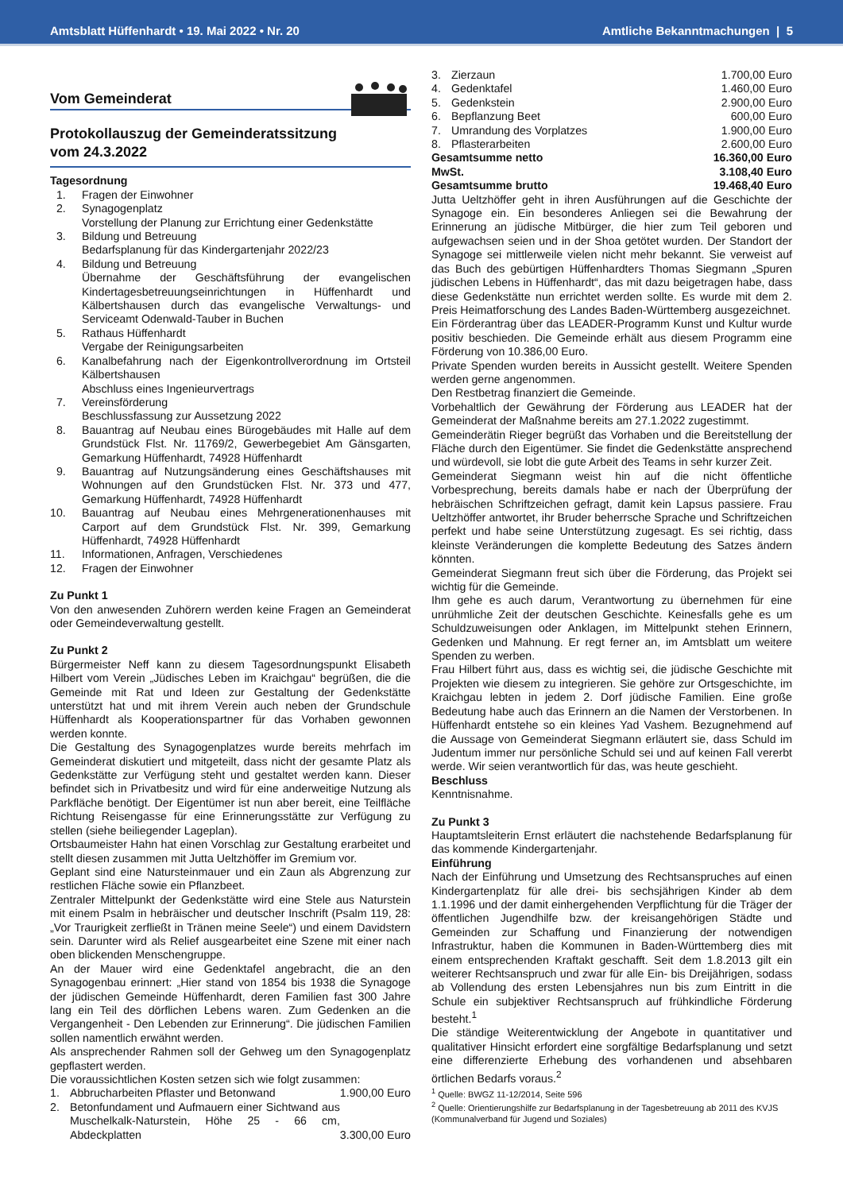Amtsblatt Hüffenhardt • 19. Mai 2022 • Nr. 20 Amtliche Bekanntmachungen | 5
Vom Gemeinderat
Protokollauszug der Gemeinderatssitzung
vom 24.3.2022
Tagesordnung
| 1. | Fragen der Einwohner |
| 2. | Synagogenplatz Vorstellung der Planung zur Errichtung einer Gedenkstätte |
| 3. | Bildung und Betreuung Bedarfsplanung für das Kindergartenjahr 2022/23 |
| 4. | Bildung und Betreuung Übernahme der Geschäftsführung der evangelischen Kindertagesbetreuungseinrichtungen in Hüffenhardt und Kälbertshausen durch das evangelische Verwaltungs- und Serviceamt Odenwald-Tauber in Buchen |
| 5. | Rathaus Hüffenhardt Vergabe der Reinigungsarbeiten |
| 6. | Kanalbefahrung nach der Eigenkontrollverordnung im Ortsteil Kälbertshausen Abschluss eines Ingenieurvertrags |
| 7. | Vereinsförderung Beschlussfassung zur Aussetzung 2022 |
| 8. | Bauantrag auf Neubau eines Bürogebäudes mit Halle auf dem Grundstück Flst. Nr. 11769/2, Gewerbegebiet Am Gänsgarten, Gemarkung Hüffenhardt, 74928 Hüffenhardt |
| 9. | Bauantrag auf Nutzungsänderung eines Geschäftshauses mit Wohnungen auf den Grundstücken Flst. Nr. 373 und 477, Gemarkung Hüffenhardt, 74928 Hüffenhardt |
| 10. | Bauantrag auf Neubau eines Mehrgenerationenhauses mit Carport auf dem Grundstück Flst. Nr. 399, Gemarkung Hüffenhardt, 74928 Hüffenhardt |
| 11. | Informationen, Anfragen, Verschiedenes |
| 12. | Fragen der Einwohner |
Zu Punkt 1
Von den anwesenden Zuhörern werden keine Fragen an Gemeinderat oder Gemeindeverwaltung gestellt.
Zu Punkt 2
Bürgermeister Neff kann zu diesem Tagesordnungspunkt Elisabeth Hilbert vom Verein „Jüdisches Leben im Kraichgau“ begrüßen, die die Gemeinde mit Rat und Ideen zur Gestaltung der Gedenkstätte unterstützt hat und mit ihrem Verein auch neben der Grundschule Hüffenhardt als Kooperationspartner für das Vorhaben gewonnen werden konnte.
Die Gestaltung des Synagogenplatzes wurde bereits mehrfach im Gemeinderat diskutiert und mitgeteilt, dass nicht der gesamte Platz als Gedenkstätte zur Verfügung steht und gestaltet werden kann. Dieser befindet sich in Privatbesitz und wird für eine anderweitige Nutzung als Parkfläche benötigt. Der Eigentümer ist nun aber bereit, eine Teilfläche Richtung Reisengasse für eine Erinnerungsstätte zur Verfügung zu stellen (siehe beiliegender Lageplan).
Ortsbaumeister Hahn hat einen Vorschlag zur Gestaltung erarbeitet und stellt diesen zusammen mit Jutta Ueltzhöffer im Gremium vor.
Geplant sind eine Natursteinmauer und ein Zaun als Abgrenzung zur restlichen Fläche sowie ein Pflanzbeet.
Zentraler Mittelpunkt der Gedenkstätte wird eine Stele aus Naturstein mit einem Psalm in hebräischer und deutscher Inschrift (Psalm 119, 28: „Vor Traurigkeit zerfließt in Tränen meine Seele“) und einem Davidstern sein. Darunter wird als Relief ausgearbeitet eine Szene mit einer nach oben blickenden Menschengruppe.
An der Mauer wird eine Gedenktafel angebracht, die an den Synagogenbau erinnert: „Hier stand von 1854 bis 1938 die Synagoge der jüdischen Gemeinde Hüffenhardt, deren Familien fast 300 Jahre lang ein Teil des dörflichen Lebens waren. Zum Gedenken an die Vergangenheit - Den Lebenden zur Erinnerung“. Die jüdischen Familien sollen namentlich erwähnt werden.
Als ansprechender Rahmen soll der Gehweg um den Synagogenplatz gepflastert werden.
Die voraussichtlichen Kosten setzen sich wie folgt zusammen:
| 1. | Abbrucharbeiten Pflaster und Betonwand | 1.900,00 Euro |
| 2. | Betonfundament und Aufmauern einer Sichtwand aus Muschelkalk-Naturstein, Höhe 25 - 66 cm, Abdeckplatten | 3.300,00 Euro |
| 3. | Zierzaun | 1.700,00 Euro |
| 4. | Gedenktafel | 1.460,00 Euro |
| 5. | Gedenkstein | 2.900,00 Euro |
| 6. | Bepflanzung Beet | 600,00 Euro |
| 7. | Umrandung des Vorplatzes | 1.900,00 Euro |
| 8. | Pflasterarbeiten | 2.600,00 Euro |
| Gesamtsumme netto | | 16.360,00 Euro |
| MwSt. | | 3.108,40 Euro |
| Gesamtsumme brutto | | 19.468,40 Euro |
Jutta Ueltzhöffer geht in ihren Ausführungen auf die Geschichte der Synagoge ein. Ein besonderes Anliegen sei die Bewahrung der Erinnerung an jüdische Mitbürger, die hier zum Teil geboren und aufgewachsen seien und in der Shoa getötet wurden. Der Standort der Synagoge sei mittlerweile vielen nicht mehr bekannt. Sie verweist auf das Buch des gebürtigen Hüffenhardters Thomas Siegmann „Spuren jüdischen Lebens in Hüffenhardt“, das mit dazu beigetragen habe, dass diese Gedenkstätte nun errichtet werden sollte. Es wurde mit dem 2. Preis Heimatforschung des Landes Baden-Württemberg ausgezeichnet.
Ein Förderantrag über das LEADER-Programm Kunst und Kultur wurde positiv beschieden. Die Gemeinde erhält aus diesem Programm eine Förderung von 10.386,00 Euro.
Private Spenden wurden bereits in Aussicht gestellt. Weitere Spenden werden gerne angenommen.
Den Restbetrag finanziert die Gemeinde.
Vorbehaltlich der Gewährung der Förderung aus LEADER hat der Gemeinderat der Maßnahme bereits am 27.1.2022 zugestimmt.
Gemeinderätin Rieger begrüßt das Vorhaben und die Bereitstellung der Fläche durch den Eigentümer. Sie findet die Gedenkstätte ansprechend und würdevoll, sie lobt die gute Arbeit des Teams in sehr kurzer Zeit.
Gemeinderat Siegmann weist hin auf die nicht öffentliche Vorbesprechung, bereits damals habe er nach der Überprüfung der hebräischen Schriftzeichen gefragt, damit kein Lapsus passiere. Frau Ueltzhöffer antwortet, ihr Bruder beherrsche Sprache und Schriftzeichen perfekt und habe seine Unterstützung zugesagt. Es sei richtig, dass kleinste Veränderungen die komplette Bedeutung des Satzes ändern könnten.
Gemeinderat Siegmann freut sich über die Förderung, das Projekt sei wichtig für die Gemeinde.
Ihm gehe es auch darum, Verantwortung zu übernehmen für eine unrühmliche Zeit der deutschen Geschichte. Keinesfalls gehe es um Schuldzuweisungen oder Anklagen, im Mittelpunkt stehen Erinnern, Gedenken und Mahnung. Er regt ferner an, im Amtsblatt um weitere Spenden zu werben.
Frau Hilbert führt aus, dass es wichtig sei, die jüdische Geschichte mit Projekten wie diesem zu integrieren. Sie gehöre zur Ortsgeschichte, im Kraichgau lebten in jedem 2. Dorf jüdische Familien. Eine große Bedeutung habe auch das Erinnern an die Namen der Verstorbenen. In Hüffenhardt entstehe so ein kleines Yad Vashem. Bezugnehmend auf die Aussage von Gemeinderat Siegmann erläutert sie, dass Schuld im Judentum immer nur persönliche Schuld sei und auf keinen Fall vererbt werde. Wir seien verantwortlich für das, was heute geschieht.
Beschluss
Kenntnisnahme.
Zu Punkt 3
Hauptamtsleiterin Ernst erläutert die nachstehende Bedarfsplanung für das kommende Kindergartenjahr.
Einführung
Nach der Einführung und Umsetzung des Rechtsanspruches auf einen Kindergartenplatz für alle drei- bis sechsjährigen Kinder ab dem 1.1.1996 und der damit einhergehenden Verpflichtung für die Träger der öffentlichen Jugendhilfe bzw. der kreisangehörigen Städte und Gemeinden zur Schaffung und Finanzierung der notwendigen Infrastruktur, haben die Kommunen in Baden-Württemberg dies mit einem entsprechenden Kraftakt geschafft. Seit dem 1.8.2013 gilt ein weiterer Rechtsanspruch und zwar für alle Ein- bis Dreijährigen, sodass ab Vollendung des ersten Lebensjahres nun bis zum Eintritt in die Schule ein subjektiver Rechtsanspruch auf frühkindliche Förderung besteht.<sup>1</sup>
Die ständige Weiterentwicklung der Angebote in quantitativer und qualitativer Hinsicht erfordert eine sorgfältige Bedarfsplanung und setzt eine differenzierte Erhebung des vorhandenen und absehbaren örtlichen Bedarfs voraus.<sup>2</sup>
<sup>1</sup> Quelle: BWGZ 11-12/2014, Seite 596
<sup>2</sup> Quelle: Orientierungshilfe zur Bedarfsplanung in der Tagesbetreuung ab 2011 des KVJS (Kommunalverband für Jugend und Soziales)